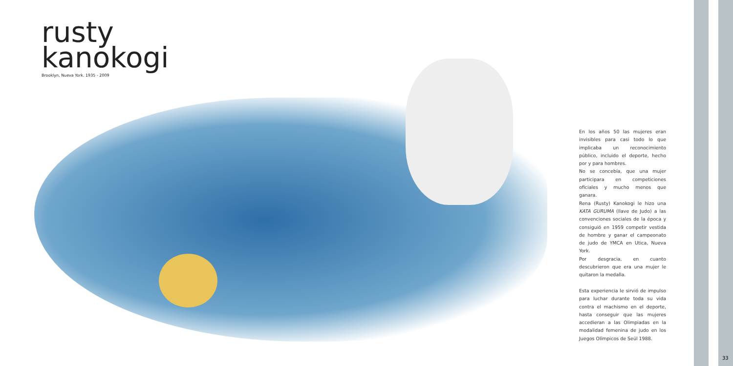rusty
kanokogi
Brooklyn, Nueva York. 1935 - 2009
En los años 50 las mujeres eran invisibles para casi todo lo que implicaba un reconocimiento público, incluido el deporte, hecho por y para hombres.
No se concebía, que una mujer participara en competiciones oficiales y mucho menos que ganara.
Rena (Rusty) Kanokogi le hizo una KATA GURUMA (llave de Judo) a las convenciones sociales de la época y consiguió en 1959 competir vestida de hombre y ganar el campeonato de judo de YMCA en Utica, Nueva York.
Por desgracia, en cuanto descubrieron que era una mujer le quitaron la medalla.
Esta experiencia le sirvió de impulso para luchar durante toda su vida contra el machismo en el deporte, hasta conseguir que las mujeres accedieran a las Olimpiadas en la modalidad femenina de judo en los Juegos Olímpicos de Seúl 1988.
33